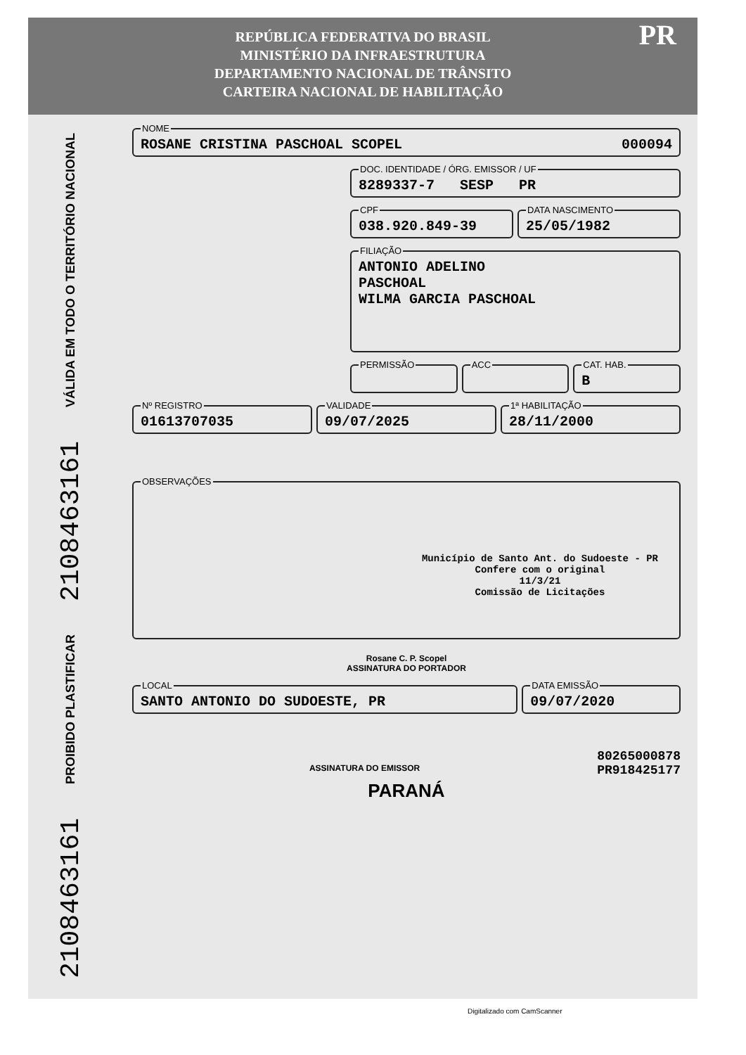REPÚBLICA FEDERATIVA DO BRASIL
MINISTÉRIO DA INFRAESTRUTURA
DEPARTAMENTO NACIONAL DE TRÂNSITO
CARTEIRA NACIONAL DE HABILITAÇÃO PR
VÁLIDA EM TODO O TERRITÓRIO NACIONAL
2108463161
PROIBIDO PLASTIFICAR
2108463161
NOMEROSANE CRISTINA PASCHOAL SCOPEL 000094
DOC. IDENTIDADE / ÓRG. EMISSOR / UF8289337-7 SESP PR
CPF038.920.849-39 DATA NASCIMENTO25/05/1982
FILIAÇÃOANTONIO ADELINO
PASCHOAL
WILMA GARCIA PASCHOAL
PERMISSÃO ACC CAT. HAB.B
Nº REGISTRO01613707035 VALIDADE09/07/2025 1ª HABILITAÇÃO28/11/2000
OBSERVAÇÕES
Município de Santo Ant. do Sudoeste - PR
Confere com o original
11/3/21
Comissão de Licitações
Rosane C. P. Scopel
ASSINATURA DO PORTADOR
LOCALSANTO ANTONIO DO SUDOESTE, PR DATA EMISSÃO09/07/2020
ASSINATURA DO EMISSOR
80265000878
PR918425177
PARANÁ
Digitalizado com CamScanner